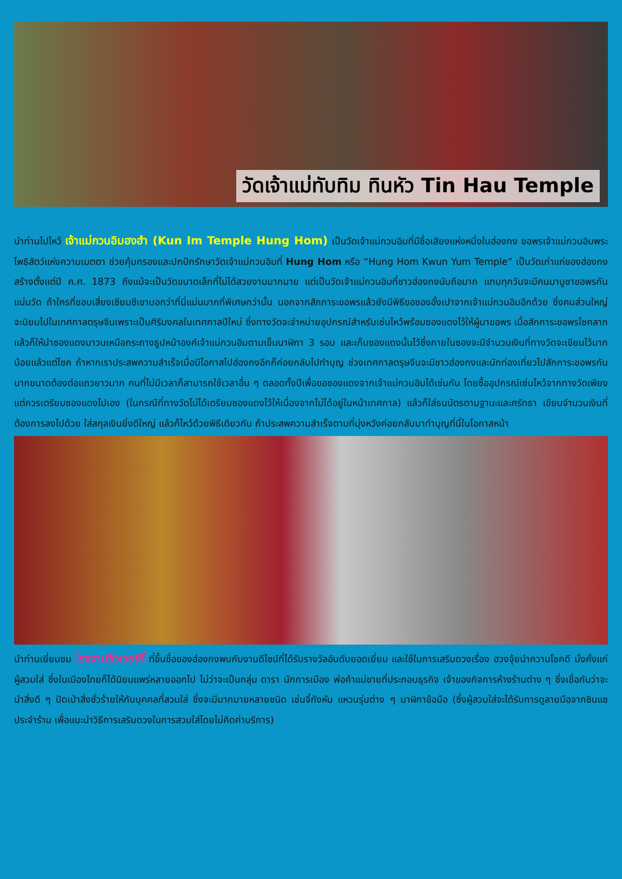วัดเจ้าแม่ทับทิม ทินหัว Tin Hau Temple
นำท่านไปไหว้ เจ้าแม่กวนอิมฮงฮำ (Kun Im Temple Hung Hom) เป็นวัดเจ้าแม่กวนอิมที่มีชื่อเสียงแห่งหนึ่งในฮ่องกง ขอพรเจ้าแม่กวนอิมพระโพธิสัตว์แห่งความเมตตา ช่วยคุ้มครองและปกปักรักษาวัดเจ้าแม่กวนอิมที่ Hung Hom หรือ “Hung Hom Kwun Yum Temple” เป็นวัดเก่าแก่ของฮ่องกงสร้างตั้งแต่ปี ค.ศ. 1873 ถึงแม้จะเป็นวัดขนาดเล็กที่ไม่ได้สวยงามมากมาย แต่เป็นวัดเจ้าแม่กวนอิมที่ชาวฮ่องกงนับถือมาก แทบทุกวันจะมีคนมาบูชาขอพรกันแน่นวัด ถ้าใครที่ชอบเสี่ยงเซียมซีเขาบอกว่าที่นี่แม่นมากที่พิเศษกว่านั้น นอกจากสักการะขอพรแล้วยังมีพิธีขอซองอั้งเปาจากเจ้าแม่กวนอิมอีกด้วย ซึ่งคนส่วนใหญ่จะนิยมไปในเทศกาลตรุษจีนเพราะเป็นศิริมงคลในเทศกาลปีใหม่ ซึ่งทางวัดจะจำหน่ายอุปกรณ์สำหรับเซ่นไหว้พร้อมซองแดงไว้ให้ผู้มาขอพร เมื่อสักการะขอพรโชคลาภแล้วก็ให้นำซองแดงมาวนเหนือกระถางธูปหน้าองค์เจ้าแม่กวนอิมตามเข็มนาฬิกา 3 รอบ และเก็บซองแดงนั้นไว้ซึ่งภายในซองจะมีจำนวนเงินที่ทางวัดจะเขียนไว้มากน้อยแล้วแต่โชค ถ้าหากเราประสพความสำเร็จเมื่อมีโอกาสไปฮ่องกงอีกก็ค่อยกลับไปทำบุญ ช่วงเทศกาลตรุษจีนจะมีชาวฮ่องกงและนักท่องเที่ยวไปสักการะขอพรกันมากขนาดต้องต่อแถวยาวมาก คนที่ไม่มีเวลาก็สามารถใช้เวลาอื่น ๆ ตลอดทั้งปีเพื่อขอซองแดงจากเจ้าแม่กวนอิมได้เช่นกัน โดยซื้ออุปกรณ์เซ่นไหว้จากทางวัดเพียงแต่ควรเตรียมซองแดงไปเอง (ในกรณีที่ทางวัดไม่ได้เตรียมซองแดงไว้ให้เนื่องจากไม่ได้อยู่ในหน้าเทศกาล) แล้วก็ใส่ธนบัตรตามฐานะและศรัทธา เขียนจำนวนเงินที่ต้องการลงไปด้วย ใส่สกุลเงินยิ่งดีใหญ่ แล้วก็ไหว้ด้วยพิธีเดียวกัน ถ้าประสพความสำเร็จตามที่มุ่งหวังค่อยกลับมาทำบุญที่นี่ในโอกาสหน้า
นำท่านเยี่ยมชม โรงงานจิวเวอร์รี่ ที่ขึ้นชื่อของฮ่องกงพบกับงานดีไซน์ที่ได้รับรางวัลอันดับยอดเยี่ยม และใช้ในการเสริมดวงเรื่อง ฮวงจุ้ยนำความโชคดี มั่งคั่งแก่ผู้สวมใส่ ซึ่งในเมืองไทยก็ได้นิยมแพร่หลายออกไป ไม่ว่าจะเป็นกลุ่ม ดารา นักการเมือง พ่อค้าแม่ขายที่ประกอบธุรกิจ เจ้าของกิจการห้างร้านต่าง ๆ ซึ่งเชื่อกันว่าจะนำสิ่งดี ๆ ปัดเป่าสิ่งชั่วร้ายให้กับบุคคลที่สวมใส่ ซึ่งจะมีมากมายหลายชนิด เช่นจี้กังหัน แหวนรุ่นต่าง ๆ นาฬิกาข้อมือ (ซึ่งผู้สวมใส่จะได้รับการดูลายมือจากซินแซประจำร้าน เพื่อแนะนำวิธีการเสริมดวงในการสวมใส่โดยไม่คิดค่าบริการ)